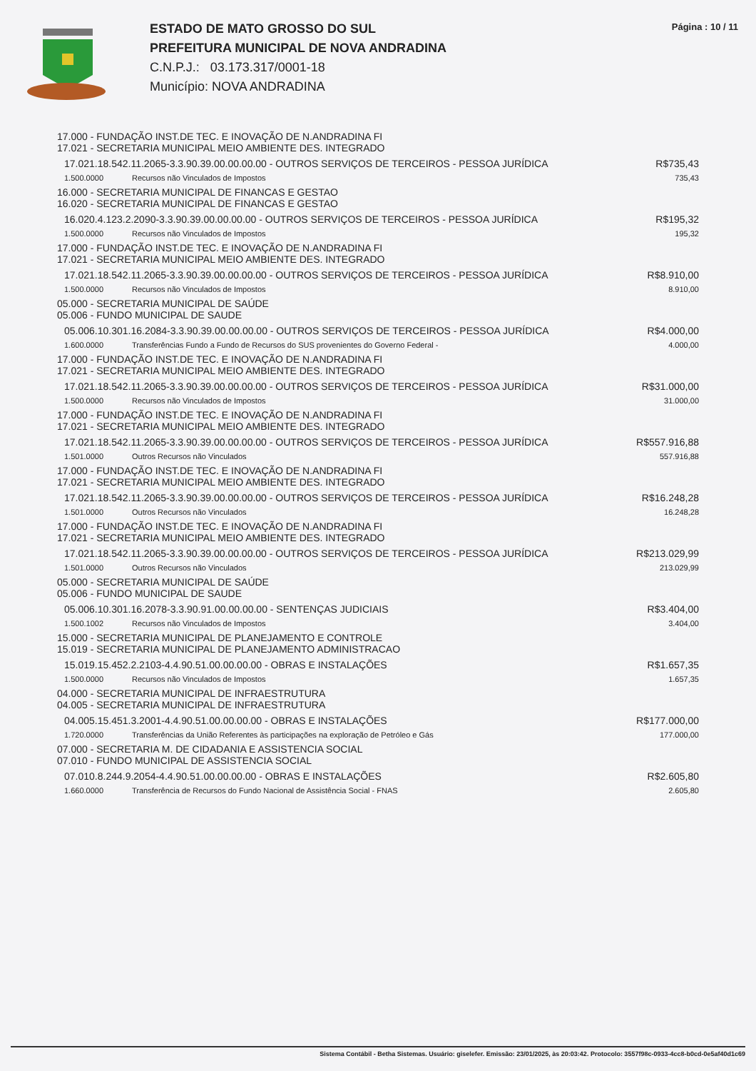ESTADO DE MATO GROSSO DO SUL
PREFEITURA MUNICIPAL DE NOVA ANDRADINA
C.N.P.J.: 03.173.317/0001-18
Município: NOVA ANDRADINA
Página : 10 / 11
| 17.000 - FUNDAÇÃO INST.DE TEC. E INOVAÇÃO DE N.ANDRADINA FI 17.021 - SECRETARIA MUNICIPAL MEIO AMBIENTE DES. INTEGRADO | | |
| 17.021.18.542.11.2065-3.3.90.39.00.00.00.00 - OUTROS SERVIÇOS DE TERCEIROS - PESSOA JURÍDICA | | R$735,43 |
| 1.500.0000 | Recursos não Vinculados de Impostos | 735,43 |
| 16.000 - SECRETARIA MUNICIPAL DE FINANCAS E GESTAO 16.020 - SECRETARIA MUNICIPAL DE FINANCAS E GESTAO | | |
| 16.020.4.123.2.2090-3.3.90.39.00.00.00.00 - OUTROS SERVIÇOS DE TERCEIROS - PESSOA JURÍDICA | | R$195,32 |
| 1.500.0000 | Recursos não Vinculados de Impostos | 195,32 |
| 17.000 - FUNDAÇÃO INST.DE TEC. E INOVAÇÃO DE N.ANDRADINA FI 17.021 - SECRETARIA MUNICIPAL MEIO AMBIENTE DES. INTEGRADO | | |
| 17.021.18.542.11.2065-3.3.90.39.00.00.00.00 - OUTROS SERVIÇOS DE TERCEIROS - PESSOA JURÍDICA | | R$8.910,00 |
| 1.500.0000 | Recursos não Vinculados de Impostos | 8.910,00 |
| 05.000 - SECRETARIA MUNICIPAL DE SAÚDE 05.006 - FUNDO MUNICIPAL DE SAUDE | | |
| 05.006.10.301.16.2084-3.3.90.39.00.00.00.00 - OUTROS SERVIÇOS DE TERCEIROS - PESSOA JURÍDICA | | R$4.000,00 |
| 1.600.0000 | Transferências Fundo a Fundo de Recursos do SUS provenientes do Governo Federal - | 4.000,00 |
| 17.000 - FUNDAÇÃO INST.DE TEC. E INOVAÇÃO DE N.ANDRADINA FI 17.021 - SECRETARIA MUNICIPAL MEIO AMBIENTE DES. INTEGRADO | | |
| 17.021.18.542.11.2065-3.3.90.39.00.00.00.00 - OUTROS SERVIÇOS DE TERCEIROS - PESSOA JURÍDICA | | R$31.000,00 |
| 1.500.0000 | Recursos não Vinculados de Impostos | 31.000,00 |
| 17.000 - FUNDAÇÃO INST.DE TEC. E INOVAÇÃO DE N.ANDRADINA FI 17.021 - SECRETARIA MUNICIPAL MEIO AMBIENTE DES. INTEGRADO | | |
| 17.021.18.542.11.2065-3.3.90.39.00.00.00.00 - OUTROS SERVIÇOS DE TERCEIROS - PESSOA JURÍDICA | | R$557.916,88 |
| 1.501.0000 | Outros Recursos não Vinculados | 557.916,88 |
| 17.000 - FUNDAÇÃO INST.DE TEC. E INOVAÇÃO DE N.ANDRADINA FI 17.021 - SECRETARIA MUNICIPAL MEIO AMBIENTE DES. INTEGRADO | | |
| 17.021.18.542.11.2065-3.3.90.39.00.00.00.00 - OUTROS SERVIÇOS DE TERCEIROS - PESSOA JURÍDICA | | R$16.248,28 |
| 1.501.0000 | Outros Recursos não Vinculados | 16.248,28 |
| 17.000 - FUNDAÇÃO INST.DE TEC. E INOVAÇÃO DE N.ANDRADINA FI 17.021 - SECRETARIA MUNICIPAL MEIO AMBIENTE DES. INTEGRADO | | |
| 17.021.18.542.11.2065-3.3.90.39.00.00.00.00 - OUTROS SERVIÇOS DE TERCEIROS - PESSOA JURÍDICA | | R$213.029,99 |
| 1.501.0000 | Outros Recursos não Vinculados | 213.029,99 |
| 05.000 - SECRETARIA MUNICIPAL DE SAÚDE 05.006 - FUNDO MUNICIPAL DE SAUDE | | |
| 05.006.10.301.16.2078-3.3.90.91.00.00.00.00 - SENTENÇAS JUDICIAIS | | R$3.404,00 |
| 1.500.1002 | Recursos não Vinculados de Impostos | 3.404,00 |
| 15.000 - SECRETARIA MUNICIPAL DE PLANEJAMENTO E CONTROLE 15.019 - SECRETARIA MUNICIPAL DE PLANEJAMENTO ADMINISTRACAO | | |
| 15.019.15.452.2.2103-4.4.90.51.00.00.00.00 - OBRAS E INSTALAÇÕES | | R$1.657,35 |
| 1.500.0000 | Recursos não Vinculados de Impostos | 1.657,35 |
| 04.000 - SECRETARIA MUNICIPAL DE INFRAESTRUTURA 04.005 - SECRETARIA MUNICIPAL DE INFRAESTRUTURA | | |
| 04.005.15.451.3.2001-4.4.90.51.00.00.00.00 - OBRAS E INSTALAÇÕES | | R$177.000,00 |
| 1.720.0000 | Transferências da União Referentes às participações na exploração de Petróleo e Gás | 177.000,00 |
| 07.000 - SECRETARIA M. DE CIDADANIA E ASSISTENCIA SOCIAL 07.010 - FUNDO MUNICIPAL DE ASSISTENCIA SOCIAL | | |
| 07.010.8.244.9.2054-4.4.90.51.00.00.00.00 - OBRAS E INSTALAÇÕES | | R$2.605,80 |
| 1.660.0000 | Transferência de Recursos do Fundo Nacional de Assistência Social - FNAS | 2.605,80 |
Sistema Contábil - Betha Sistemas. Usuário: giselefer. Emissão: 23/01/2025, às 20:03:42. Protocolo: 3557f98c-0933-4cc8-b0cd-0e5af40d1c69